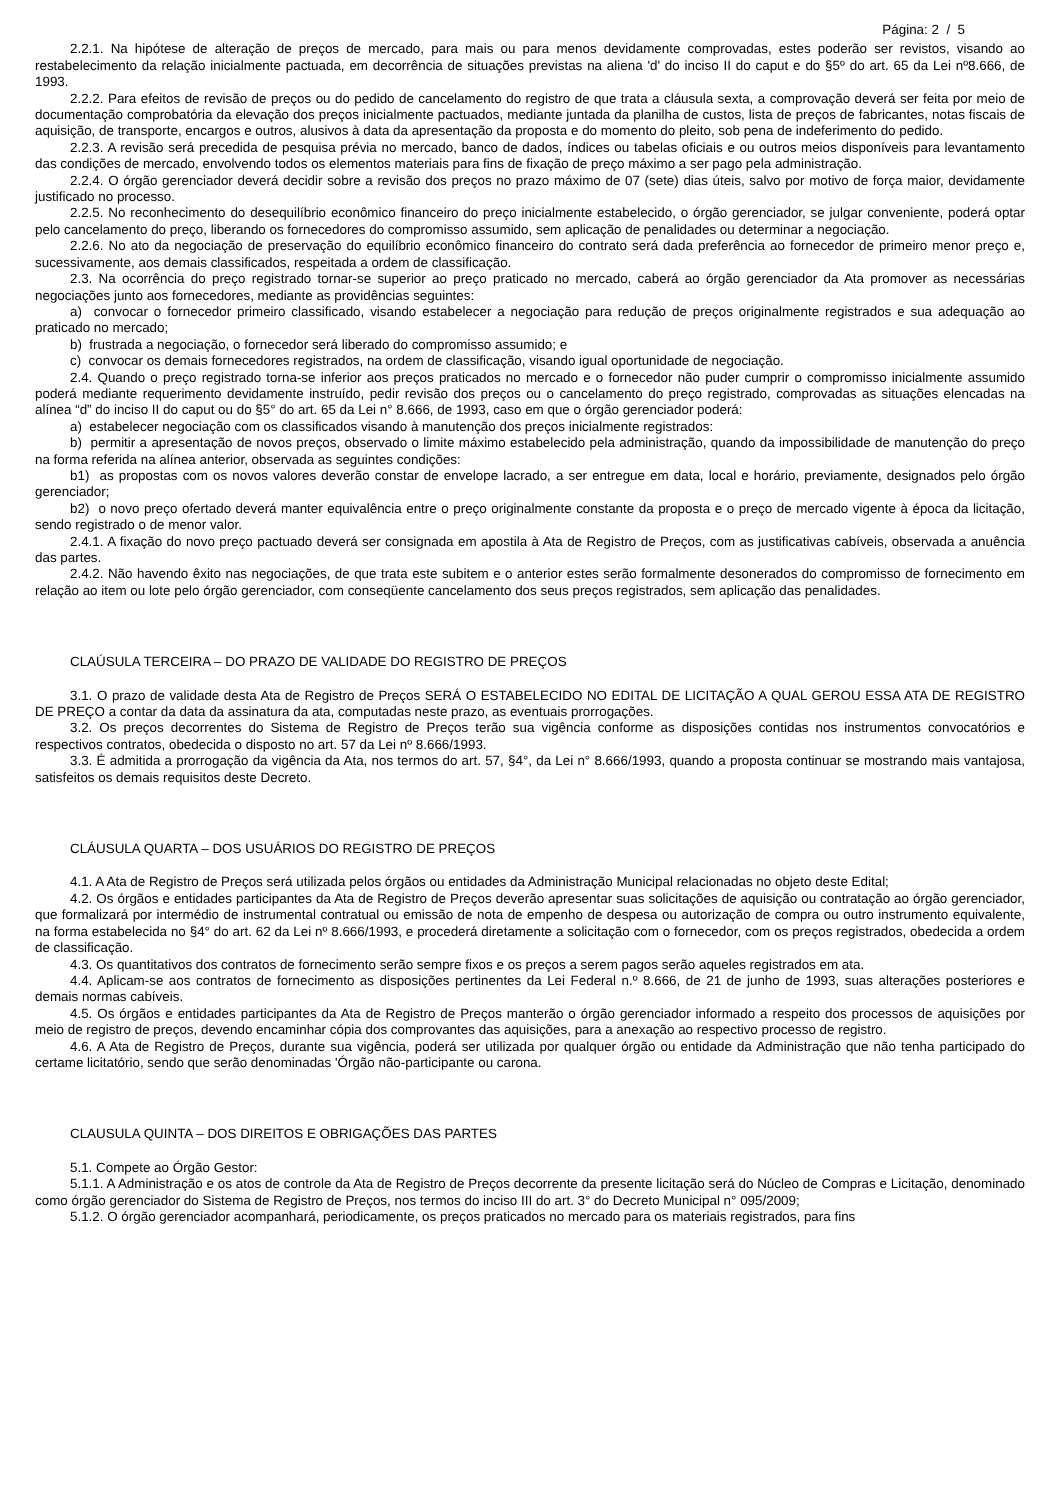Página: 2 / 5
2.2.1. Na hipótese de alteração de preços de mercado, para mais ou para menos devidamente comprovadas, estes poderão ser revistos, visando ao restabelecimento da relação inicialmente pactuada, em decorrência de situações previstas na aliena 'd' do inciso II do caput e do §5º do art. 65 da Lei nº8.666, de 1993.
2.2.2. Para efeitos de revisão de preços ou do pedido de cancelamento do registro de que trata a cláusula sexta, a comprovação deverá ser feita por meio de documentação comprobatória da elevação dos preços inicialmente pactuados, mediante juntada da planilha de custos, lista de preços de fabricantes, notas fiscais de aquisição, de transporte, encargos e outros, alusivos à data da apresentação da proposta e do momento do pleito, sob pena de indeferimento do pedido.
2.2.3. A revisão será precedida de pesquisa prévia no mercado, banco de dados, índices ou tabelas oficiais e ou outros meios disponíveis para levantamento das condições de mercado, envolvendo todos os elementos materiais para fins de fixação de preço máximo a ser pago pela administração.
2.2.4. O órgão gerenciador deverá decidir sobre a revisão dos preços no prazo máximo de 07 (sete) dias úteis, salvo por motivo de força maior, devidamente justificado no processo.
2.2.5. No reconhecimento do desequilíbrio econômico financeiro do preço inicialmente estabelecido, o órgão gerenciador, se julgar conveniente, poderá optar pelo cancelamento do preço, liberando os fornecedores do compromisso assumido, sem aplicação de penalidades ou determinar a negociação.
2.2.6. No ato da negociação de preservação do equilíbrio econômico financeiro do contrato será dada preferência ao fornecedor de primeiro menor preço e, sucessivamente, aos demais classificados, respeitada a ordem de classificação.
2.3. Na ocorrência do preço registrado tornar-se superior ao preço praticado no mercado, caberá ao órgão gerenciador da Ata promover as necessárias negociações junto aos fornecedores, mediante as providências seguintes:
a) convocar o fornecedor primeiro classificado, visando estabelecer a negociação para redução de preços originalmente registrados e sua adequação ao praticado no mercado;
b) frustrada a negociação, o fornecedor será liberado do compromisso assumido; e
c) convocar os demais fornecedores registrados, na ordem de classificação, visando igual oportunidade de negociação.
2.4. Quando o preço registrado torna-se inferior aos preços praticados no mercado e o fornecedor não puder cumprir o compromisso inicialmente assumido poderá mediante requerimento devidamente instruído, pedir revisão dos preços ou o cancelamento do preço registrado, comprovadas as situações elencadas na alínea “d” do inciso II do caput ou do §5° do art. 65 da Lei n° 8.666, de 1993, caso em que o órgão gerenciador poderá:
a) estabelecer negociação com os classificados visando à manutenção dos preços inicialmente registrados:
b) permitir a apresentação de novos preços, observado o limite máximo estabelecido pela administração, quando da impossibilidade de manutenção do preço na forma referida na alínea anterior, observada as seguintes condições:
b1) as propostas com os novos valores deverão constar de envelope lacrado, a ser entregue em data, local e horário, previamente, designados pelo órgão gerenciador;
b2) o novo preço ofertado deverá manter equivalência entre o preço originalmente constante da proposta e o preço de mercado vigente à época da licitação, sendo registrado o de menor valor.
2.4.1. A fixação do novo preço pactuado deverá ser consignada em apostila à Ata de Registro de Preços, com as justificativas cabíveis, observada a anuência das partes.
2.4.2. Não havendo êxito nas negociações, de que trata este subitem e o anterior estes serão formalmente desonerados do compromisso de fornecimento em relação ao item ou lote pelo órgão gerenciador, com conseqüente cancelamento dos seus preços registrados, sem aplicação das penalidades.
CLAÚSULA TERCEIRA – DO PRAZO DE VALIDADE DO REGISTRO DE PREÇOS
3.1. O prazo de validade desta Ata de Registro de Preços SERÁ O ESTABELECIDO NO EDITAL DE LICITAÇÃO A QUAL GEROU ESSA ATA DE REGISTRO DE PREÇO a contar da data da assinatura da ata, computadas neste prazo, as eventuais prorrogações.
3.2. Os preços decorrentes do Sistema de Registro de Preços terão sua vigência conforme as disposições contidas nos instrumentos convocatórios e respectivos contratos, obedecida o disposto no art. 57 da Lei nº 8.666/1993.
3.3. É admitida a prorrogação da vigência da Ata, nos termos do art. 57, §4°, da Lei n° 8.666/1993, quando a proposta continuar se mostrando mais vantajosa, satisfeitos os demais requisitos deste Decreto.
CLÁUSULA QUARTA – DOS USUÁRIOS DO REGISTRO DE PREÇOS
4.1. A Ata de Registro de Preços será utilizada pelos órgãos ou entidades da Administração Municipal relacionadas no objeto deste Edital;
4.2. Os órgãos e entidades participantes da Ata de Registro de Preços deverão apresentar suas solicitações de aquisição ou contratação ao órgão gerenciador, que formalizará por intermédio de instrumental contratual ou emissão de nota de empenho de despesa ou autorização de compra ou outro instrumento equivalente, na forma estabelecida no §4° do art. 62 da Lei nº 8.666/1993, e procederá diretamente a solicitação com o fornecedor, com os preços registrados, obedecida a ordem de classificação.
4.3. Os quantitativos dos contratos de fornecimento serão sempre fixos e os preços a serem pagos serão aqueles registrados em ata.
4.4. Aplicam-se aos contratos de fornecimento as disposições pertinentes da Lei Federal n.º 8.666, de 21 de junho de 1993, suas alterações posteriores e demais normas cabíveis.
4.5. Os órgãos e entidades participantes da Ata de Registro de Preços manterão o órgão gerenciador informado a respeito dos processos de aquisições por meio de registro de preços, devendo encaminhar cópia dos comprovantes das aquisições, para a anexação ao respectivo processo de registro.
4.6. A Ata de Registro de Preços, durante sua vigência, poderá ser utilizada por qualquer órgão ou entidade da Administração que não tenha participado do certame licitatório, sendo que serão denominadas 'Órgão não-participante ou carona.
CLAUSULA QUINTA – DOS DIREITOS E OBRIGAÇÕES DAS PARTES
5.1. Compete ao Órgão Gestor:
5.1.1. A Administração e os atos de controle da Ata de Registro de Preços decorrente da presente licitação será do Núcleo de Compras e Licitação, denominado como órgão gerenciador do Sistema de Registro de Preços, nos termos do inciso III do art. 3° do Decreto Municipal n° 095/2009;
5.1.2. O órgão gerenciador acompanhará, periodicamente, os preços praticados no mercado para os materiais registrados, para fins